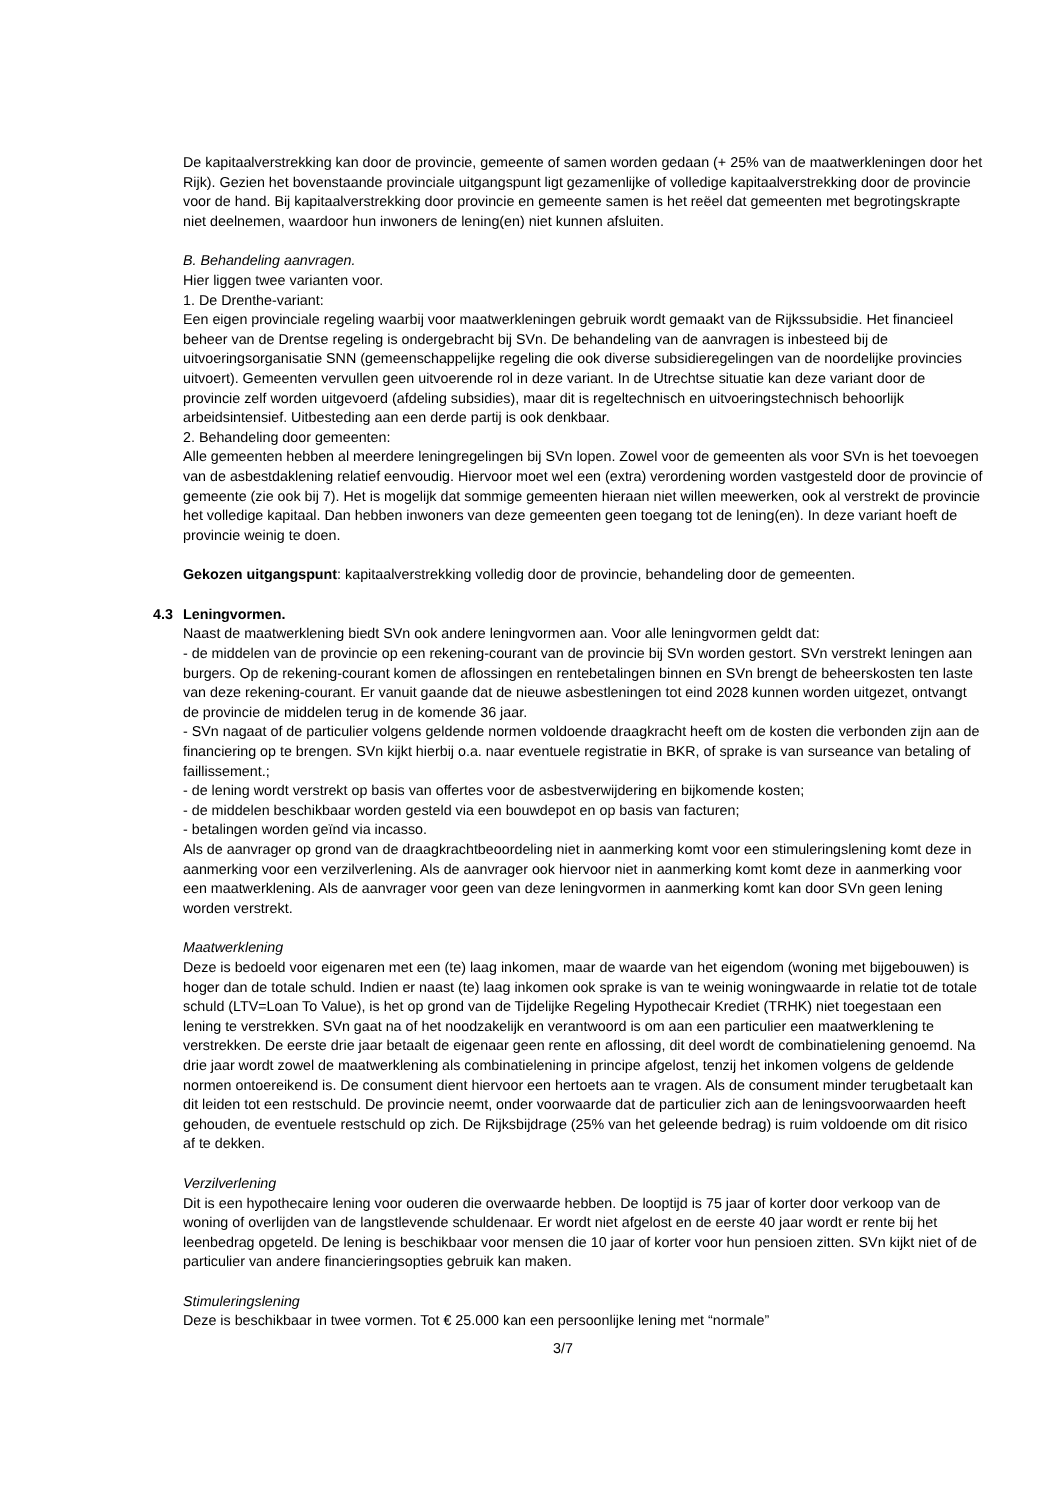De kapitaalverstrekking kan door de provincie, gemeente of samen worden gedaan (+ 25% van de maatwerkleningen door het Rijk). Gezien het bovenstaande provinciale uitgangspunt ligt gezamenlijke of volledige kapitaalverstrekking door de provincie voor de hand. Bij kapitaalverstrekking door provincie en gemeente samen is het reëel dat gemeenten met begrotingskrapte niet deelnemen, waardoor hun inwoners de lening(en) niet kunnen afsluiten.
B. Behandeling aanvragen.
Hier liggen twee varianten voor.
1. De Drenthe-variant:
Een eigen provinciale regeling waarbij voor maatwerkleningen gebruik wordt gemaakt van de Rijkssubsidie. Het financieel beheer van de Drentse regeling is ondergebracht bij SVn. De behandeling van de aanvragen is inbesteed bij de uitvoeringsorganisatie SNN (gemeenschappelijke regeling die ook diverse subsidieregelingen van de noordelijke provincies uitvoert). Gemeenten vervullen geen uitvoerende rol in deze variant. In de Utrechtse situatie kan deze variant door de provincie zelf worden uitgevoerd (afdeling subsidies), maar dit is regeltechnisch en uitvoeringstechnisch behoorlijk arbeidsintensief. Uitbesteding aan een derde partij is ook denkbaar.
2. Behandeling door gemeenten:
Alle gemeenten hebben al meerdere leningregelingen bij SVn lopen. Zowel voor de gemeenten als voor SVn is het toevoegen van de asbestdaklening relatief eenvoudig. Hiervoor moet wel een (extra) verordening worden vastgesteld door de provincie of gemeente (zie ook bij 7). Het is mogelijk dat sommige gemeenten hieraan niet willen meewerken, ook al verstrekt de provincie het volledige kapitaal. Dan hebben inwoners van deze gemeenten geen toegang tot de lening(en). In deze variant hoeft de provincie weinig te doen.
Gekozen uitgangspunt: kapitaalverstrekking volledig door de provincie, behandeling door de gemeenten.
4.3 Leningvormen.
Naast de maatwerklening biedt SVn ook andere leningvormen aan. Voor alle leningvormen geldt dat:
- de middelen van de provincie op een rekening-courant van de provincie bij SVn worden gestort. SVn verstrekt leningen aan burgers. Op de rekening-courant komen de aflossingen en rentebetalingen binnen en SVn brengt de beheerskosten ten laste van deze rekening-courant. Er vanuit gaande dat de nieuwe asbestleningen tot eind 2028 kunnen worden uitgezet, ontvangt de provincie de middelen terug in de komende 36 jaar.
- SVn nagaat of de particulier volgens geldende normen voldoende draagkracht heeft om de kosten die verbonden zijn aan de financiering op te brengen. SVn kijkt hierbij o.a. naar eventuele registratie in BKR, of sprake is van surseance van betaling of faillissement.;
- de lening wordt verstrekt op basis van offertes voor de asbestverwijdering en bijkomende kosten;
- de middelen beschikbaar worden gesteld via een bouwdepot en op basis van facturen;
- betalingen worden geïnd via incasso.
Als de aanvrager op grond van de draagkrachtbeoordeling niet in aanmerking komt voor een stimuleringslening komt deze in aanmerking voor een verzilverlening. Als de aanvrager ook hiervoor niet in aanmerking komt komt deze in aanmerking voor een maatwerklening. Als de aanvrager voor geen van deze leningvormen in aanmerking komt kan door SVn geen lening worden verstrekt.
Maatwerklening
Deze is bedoeld voor eigenaren met een (te) laag inkomen, maar de waarde van het eigendom (woning met bijgebouwen) is hoger dan de totale schuld. Indien er naast (te) laag inkomen ook sprake is van te weinig woningwaarde in relatie tot de totale schuld (LTV=Loan To Value), is het op grond van de Tijdelijke Regeling Hypothecair Krediet (TRHK) niet toegestaan een lening te verstrekken. SVn gaat na of het noodzakelijk en verantwoord is om aan een particulier een maatwerklening te verstrekken. De eerste drie jaar betaalt de eigenaar geen rente en aflossing, dit deel wordt de combinatielening genoemd. Na drie jaar wordt zowel de maatwerklening als combinatielening in principe afgelost, tenzij het inkomen volgens de geldende normen ontoereikend is. De consument dient hiervoor een hertoets aan te vragen. Als de consument minder terugbetaalt kan dit leiden tot een restschuld. De provincie neemt, onder voorwaarde dat de particulier zich aan de leningsvoorwaarden heeft gehouden, de eventuele restschuld op zich. De Rijksbijdrage (25% van het geleende bedrag) is ruim voldoende om dit risico af te dekken.
Verzilverlening
Dit is een hypothecaire lening voor ouderen die overwaarde hebben. De looptijd is 75 jaar of korter door verkoop van de woning of overlijden van de langstlevende schuldenaar. Er wordt niet afgelost en de eerste 40 jaar wordt er rente bij het leenbedrag opgeteld. De lening is beschikbaar voor mensen die 10 jaar of korter voor hun pensioen zitten. SVn kijkt niet of de particulier van andere financieringsopties gebruik kan maken.
Stimuleringslening
Deze is beschikbaar in twee vormen. Tot € 25.000 kan een persoonlijke lening met “normale”
3/7